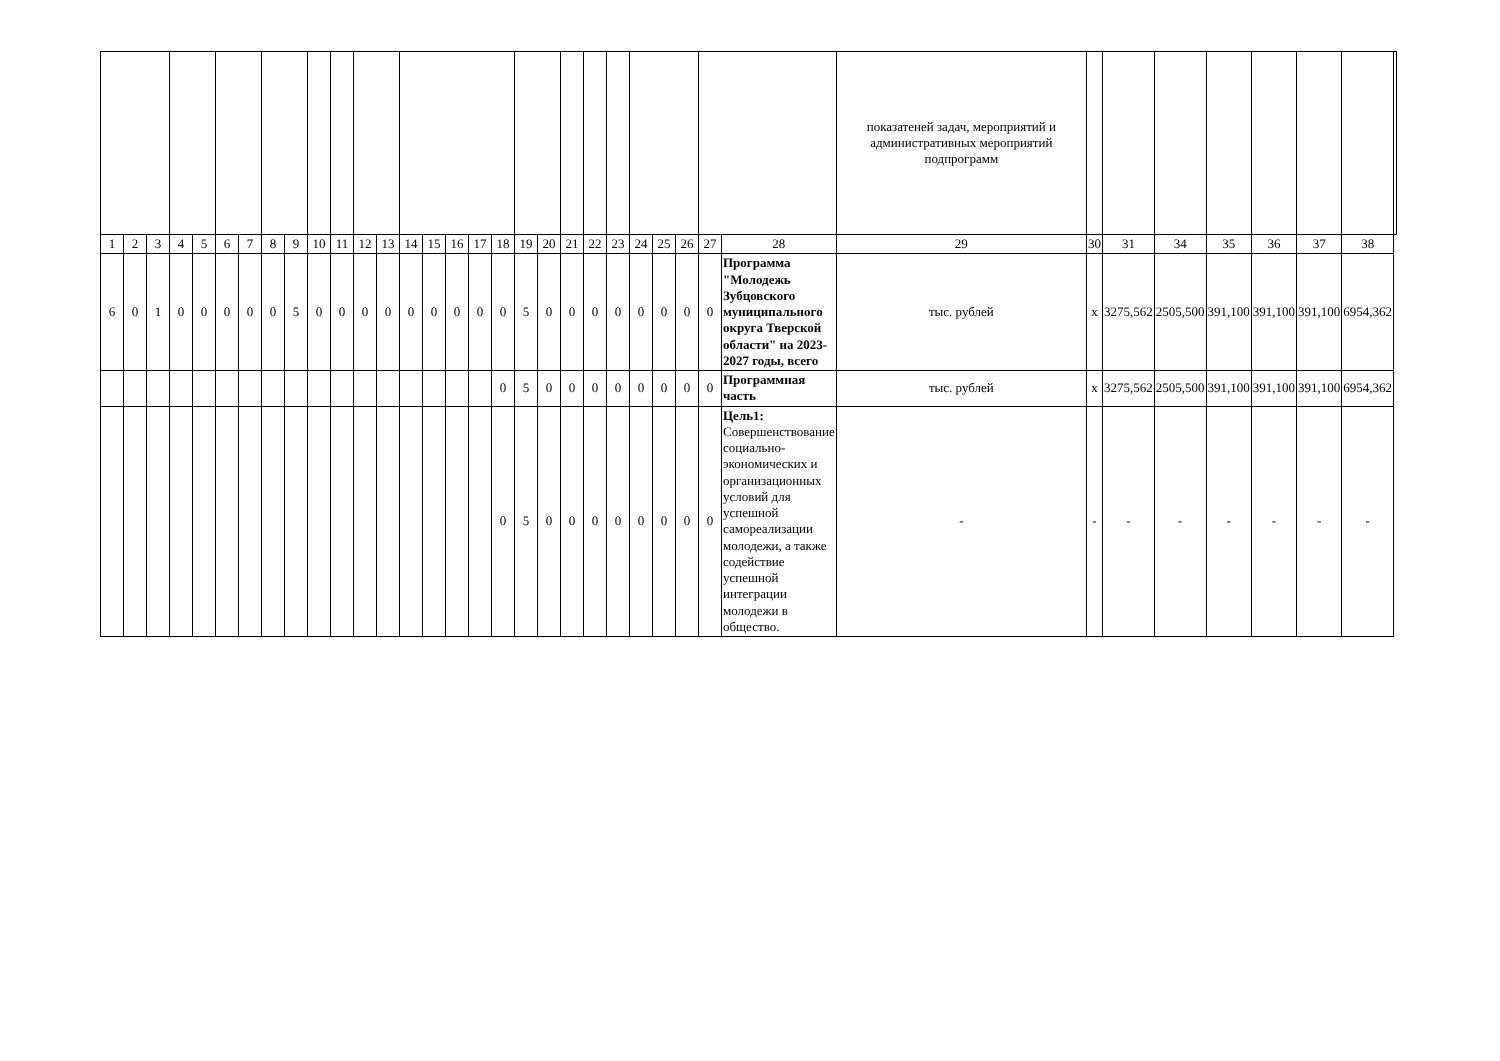| | | | | | | | | | | | | | | | | | | | | | | | | | | | | показатеней задач, мероприятий и административных мероприятий подпрограмм | | | | | | | | |
| 1 | 2 | 3 | 4 | 5 | 6 | 7 | 8 | 9 | 10 | 11 | 12 | 13 | 14 | 15 | 16 | 17 | 18 | 19 | 20 | 21 | 22 | 23 | 24 | 25 | 26 | 27 | 28 | 29 | 30 | 31 | 34 | 35 | 36 | 37 | 38 | |
| 6 | 0 | 1 | 0 | 0 | 0 | 0 | 0 | 5 | 0 | 0 | 0 | 0 | 0 | 0 | 0 | 0 | 0 | 5 | 0 | 0 | 0 | 0 | 0 | 0 | 0 | 0 | Программа "Молодежь Зубцовского муниципального округа Тверской области" на 2023-2027 годы, всего | тыс. рублей | х | 3275,562 | 2505,500 | 391,100 | 391,100 | 391,100 | 6954,362 | |
| | | | | | | | | | | | | | | | | | 0 | 5 | 0 | 0 | 0 | 0 | 0 | 0 | 0 | 0 | Программная часть | тыс. рублей | х | 3275,562 | 2505,500 | 391,100 | 391,100 | 391,100 | 6954,362 | |
| | | | | | | | | | | | | | | | | | 0 | 5 | 0 | 0 | 0 | 0 | 0 | 0 | 0 | 0 | Цель1: Совершенствование социально-экономических и организационных условий для успешной самореализации молодежи, а также содействие успешной интеграции молодежи в общество. | - | - | - | - | - | - | - | - | |